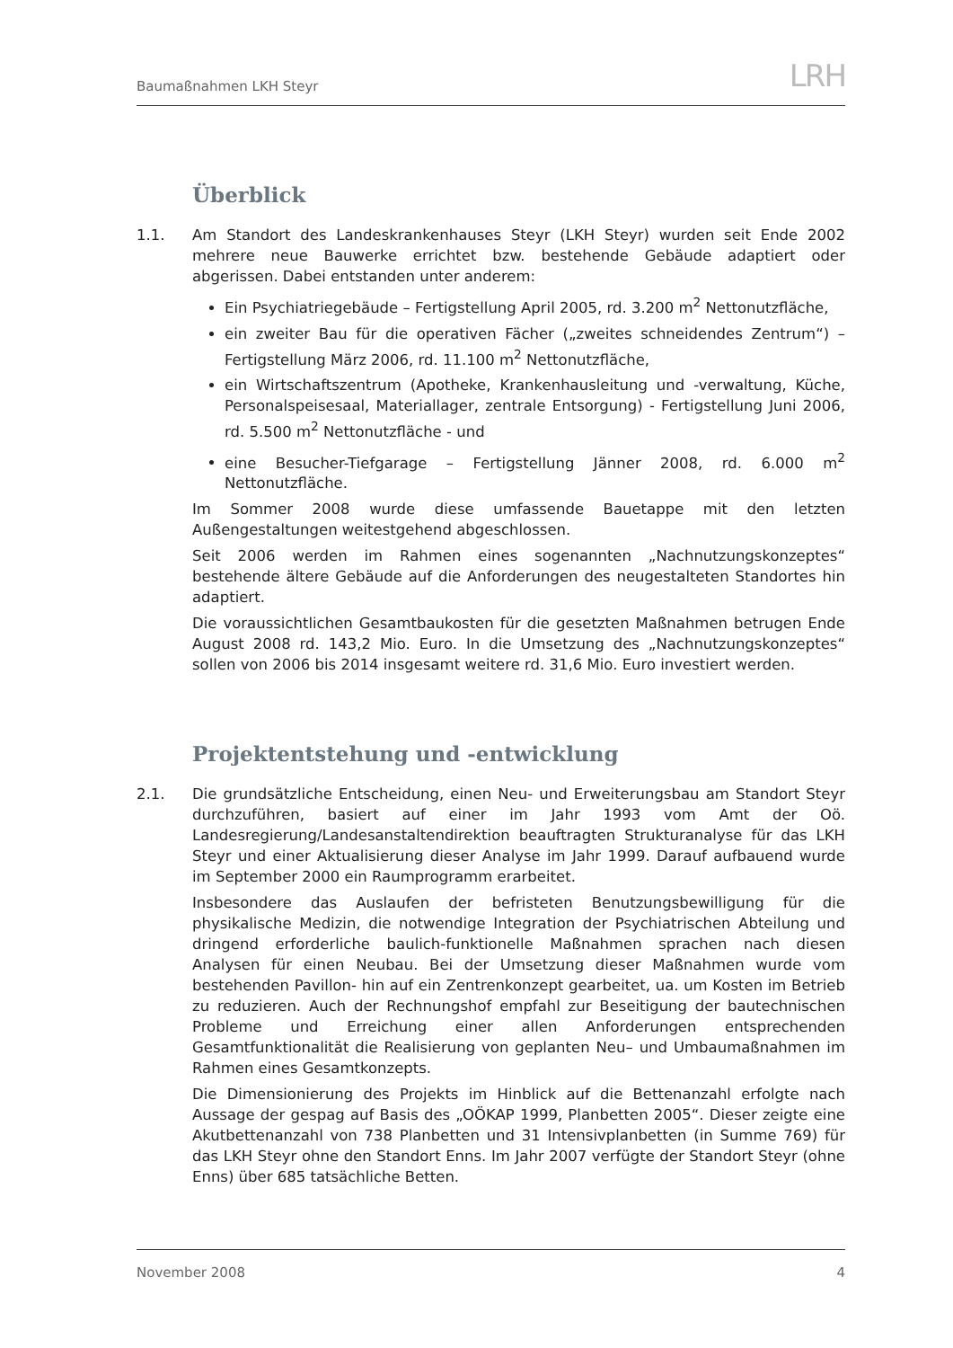Baumaßnahmen LKH Steyr LRH
Überblick
1.1. Am Standort des Landeskrankenhauses Steyr (LKH Steyr) wurden seit Ende 2002 mehrere neue Bauwerke errichtet bzw. bestehende Gebäude adaptiert oder abgerissen. Dabei entstanden unter anderem:
Ein Psychiatriegebäude – Fertigstellung April 2005, rd. 3.200 m<sup>2</sup> Nettonutzfläche,
ein zweiter Bau für die operativen Fächer („zweites schneidendes Zentrum“) – Fertigstellung März 2006, rd. 11.100 m<sup>2</sup> Nettonutzfläche,
ein Wirtschaftszentrum (Apotheke, Krankenhausleitung und -verwaltung, Küche, Personalspeisesaal, Materiallager, zentrale Entsorgung) - Fertigstellung Juni 2006, rd. 5.500 m<sup>2</sup> Nettonutzfläche - und
eine Besucher-Tiefgarage – Fertigstellung Jänner 2008, rd. 6.000 m<sup>2</sup> Nettonutzfläche.
Im Sommer 2008 wurde diese umfassende Bauetappe mit den letzten Außengestaltungen weitestgehend abgeschlossen.
Seit 2006 werden im Rahmen eines sogenannten „Nachnutzungskonzeptes“ bestehende ältere Gebäude auf die Anforderungen des neugestalteten Standortes hin adaptiert.
Die voraussichtlichen Gesamtbaukosten für die gesetzten Maßnahmen betrugen Ende August 2008 rd. 143,2 Mio. Euro. In die Umsetzung des „Nachnutzungskonzeptes“ sollen von 2006 bis 2014 insgesamt weitere rd. 31,6 Mio. Euro investiert werden.
Projektentstehung und -entwicklung
2.1. Die grundsätzliche Entscheidung, einen Neu- und Erweiterungsbau am Standort Steyr durchzuführen, basiert auf einer im Jahr 1993 vom Amt der Oö. Landesregierung/Landesanstaltendirektion beauftragten Strukturanalyse für das LKH Steyr und einer Aktualisierung dieser Analyse im Jahr 1999. Darauf aufbauend wurde im September 2000 ein Raumprogramm erarbeitet.
Insbesondere das Auslaufen der befristeten Benutzungsbewilligung für die physikalische Medizin, die notwendige Integration der Psychiatrischen Abteilung und dringend erforderliche baulich-funktionelle Maßnahmen sprachen nach diesen Analysen für einen Neubau. Bei der Umsetzung dieser Maßnahmen wurde vom bestehenden Pavillon- hin auf ein Zentrenkonzept gearbeitet, ua. um Kosten im Betrieb zu reduzieren. Auch der Rechnungshof empfahl zur Beseitigung der bautechnischen Probleme und Erreichung einer allen Anforderungen entsprechenden Gesamtfunktionalität die Realisierung von geplanten Neu– und Umbaumaßnahmen im Rahmen eines Gesamtkonzepts.
Die Dimensionierung des Projekts im Hinblick auf die Bettenanzahl erfolgte nach Aussage der gespag auf Basis des „OÖKAP 1999, Planbetten 2005“. Dieser zeigte eine Akutbettenanzahl von 738 Planbetten und 31 Intensivplanbetten (in Summe 769) für das LKH Steyr ohne den Standort Enns. Im Jahr 2007 verfügte der Standort Steyr (ohne Enns) über 685 tatsächliche Betten.
November 2008 4